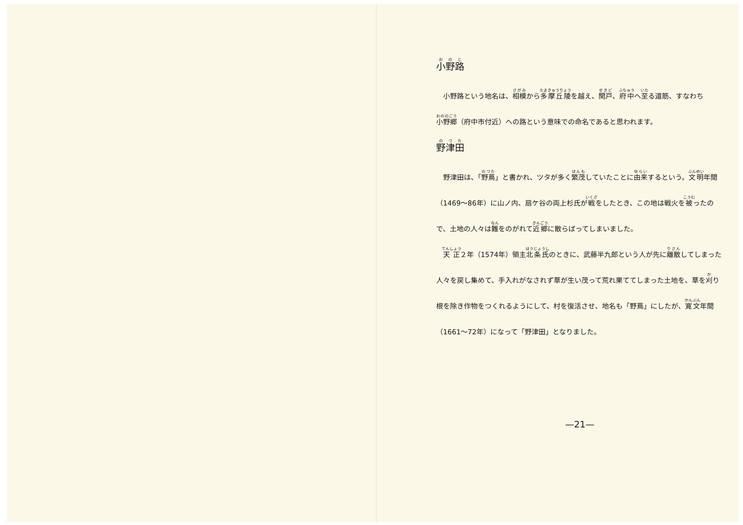小野路
　小野路という地名は、相模から多摩丘陵を越え、関戸、府中へ至る道筋、すなわち小野郷（府中市付近）への路という意味での命名であると思われます。
野津田
　野津田は、「野蔦」と書かれ、ツタが多く繁茂していたことに由来するという。文明年間（1469〜86年）に山ノ内、扇ケ谷の両上杉氏が戦をしたとき、この地は戦火を被ったので、土地の人々は難をのがれて近郷に散らばってしまいました。
　天正２年（1574年）領主北条氏のときに、武藤半九郎という人が先に離散してしまった人々を戻し集めて、手入れがなされず草が生い茂って荒れ果ててしまった土地を、草を刈り根を除き作物をつくれるようにして、村を復活させ、地名も「野蔦」にしたが、寛文年間（1661〜72年）になって「野津田」となりました。
—21—